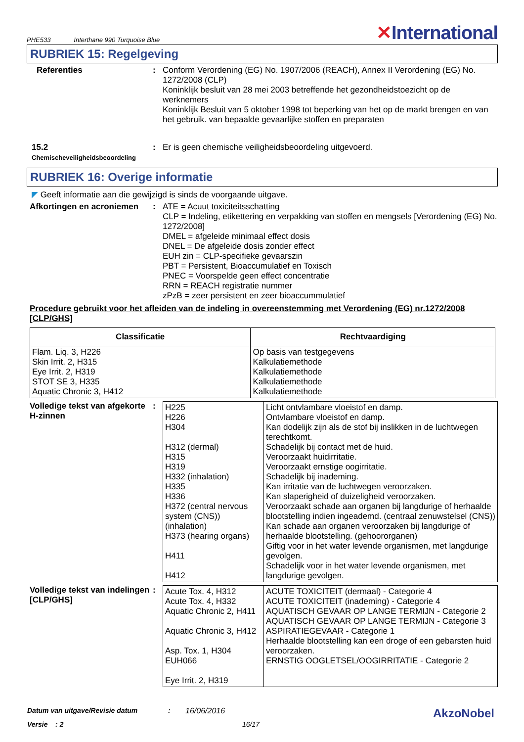PHE533 Interthane 990 Turquoise Blue
✕International
RUBRIEK 15: Regelgeving
Referenties : Conform Verordening (EG) No. 1907/2006 (REACH), Annex II Verordening (EG) No. 1272/2008 (CLP)
Koninklijk besluit van 28 mei 2003 betreffende het gezondheidstoezicht op de werknemers
Koninklijk Besluit van 5 oktober 1998 tot beperking van het op de markt brengen en van het gebruik. van bepaalde gevaarlijke stoffen en preparaten
15.2
Chemischeveiligheidsbeoordeling
: Er is geen chemische veiligheidsbeoordeling uitgevoerd.
RUBRIEK 16: Overige informatie
◤ Geeft informatie aan die gewijzigd is sinds de voorgaande uitgave.
Afkortingen en acroniemen
: ATE = Acuut toxiciteitsschatting
CLP = Indeling, etikettering en verpakking van stoffen en mengsels [Verordening (EG) No. 1272/2008]
DMEL = afgeleide minimaal effect dosis
DNEL = De afgeleide dosis zonder effect
EUH zin = CLP-specifieke gevaarszin
PBT = Persistent, Bioaccumulatief en Toxisch
PNEC = Voorspelde geen effect concentratie
RRN = REACH registratie nummer
zPzB = zeer persistent en zeer bioaccummulatief
Procedure gebruikt voor het afleiden van de indeling in overeenstemming met Verordening (EG) nr.1272/2008 [CLP/GHS]
| Classificatie | Rechtvaardiging |
| --- | --- |
| Flam. Liq. 3, H226 Skin Irrit. 2, H315 Eye Irrit. 2, H319 STOT SE 3, H335 Aquatic Chronic 3, H412 | Op basis van testgegevens Kalkulatiemethode Kalkulatiemethode Kalkulatiemethode Kalkulatiemethode |
Volledige tekst van afgekorte H-zinnen
:
| H225 H226 H304 H312 (dermal) H315 H319 H332 (inhalation) H335 H336 H372 (central nervous system (CNS)) (inhalation) H373 (hearing organs) H411 H412 | Licht ontvlambare vloeistof en damp. Ontvlambare vloeistof en damp. Kan dodelijk zijn als de stof bij inslikken in de luchtwegen terechtkomt. Schadelijk bij contact met de huid. Veroorzaakt huidirritatie. Veroorzaakt ernstige oogirritatie. Schadelijk bij inademing. Kan irritatie van de luchtwegen veroorzaken. Kan slaperigheid of duizeligheid veroorzaken. Veroorzaakt schade aan organen bij langdurige of herhaalde blootstelling indien ingeademd. (centraal zenuwstelsel (CNS)) Kan schade aan organen veroorzaken bij langdurige of herhaalde blootstelling. (gehoororganen) Giftig voor in het water levende organismen, met langdurige gevolgen. Schadelijk voor in het water levende organismen, met langdurige gevolgen. |
Volledige tekst van indelingen [CLP/GHS]
:
| Acute Tox. 4, H312 Acute Tox. 4, H332 Aquatic Chronic 2, H411 Aquatic Chronic 3, H412 Asp. Tox. 1, H304 EUH066 Eye Irrit. 2, H319 | ACUTE TOXICITEIT (dermaal) - Categorie 4 ACUTE TOXICITEIT (inademing) - Categorie 4 AQUATISCH GEVAAR OP LANGE TERMIJN - Categorie 2 AQUATISCH GEVAAR OP LANGE TERMIJN - Categorie 3 ASPIRATIEGEVAAR - Categorie 1 Herhaalde blootstelling kan een droge of een gebarsten huid veroorzaken. ERNSTIG OOGLETSEL/OOGIRRITATIE - Categorie 2 |
Datum van uitgave/Revisie datum: 16/06/2016 AkzoNobel
Versie : 2 16/17